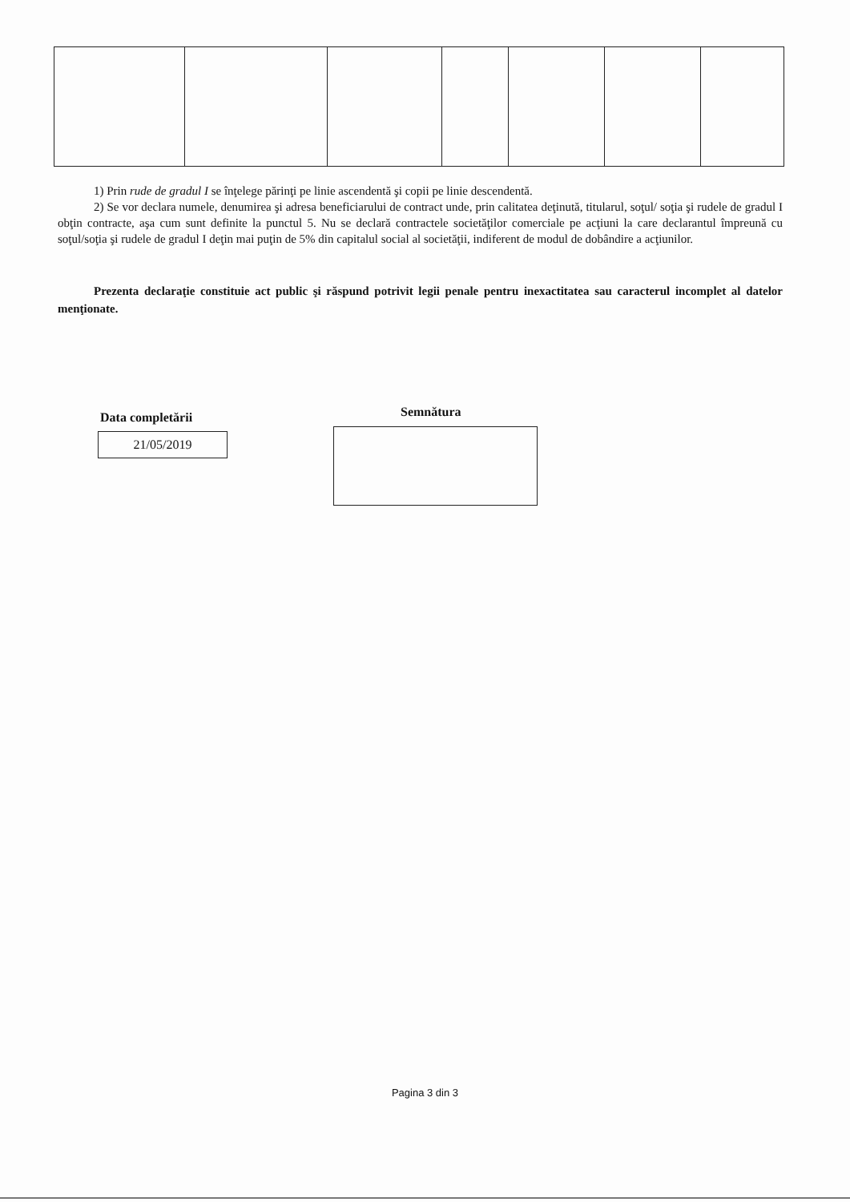1) Prin rude de gradul I se înţelege părinţi pe linie ascendentă şi copii pe linie descendentă.
2) Se vor declara numele, denumirea şi adresa beneficiarului de contract unde, prin calitatea deţinută, titularul, soţul/ soţia şi rudele de gradul I obţin contracte, aşa cum sunt definite la punctul 5. Nu se declară contractele societăţilor comerciale pe acţiuni la care declarantul împreună cu soţul/soţia şi rudele de gradul I deţin mai puţin de 5% din capitalul social al societăţii, indiferent de modul de dobândire a acţiunilor.
Prezenta declaraţie constituie act public şi răspund potrivit legii penale pentru inexactitatea sau caracterul incomplet al datelor menţionate.
Data completării
21/05/2019
Semnătura
Pagina 3 din 3